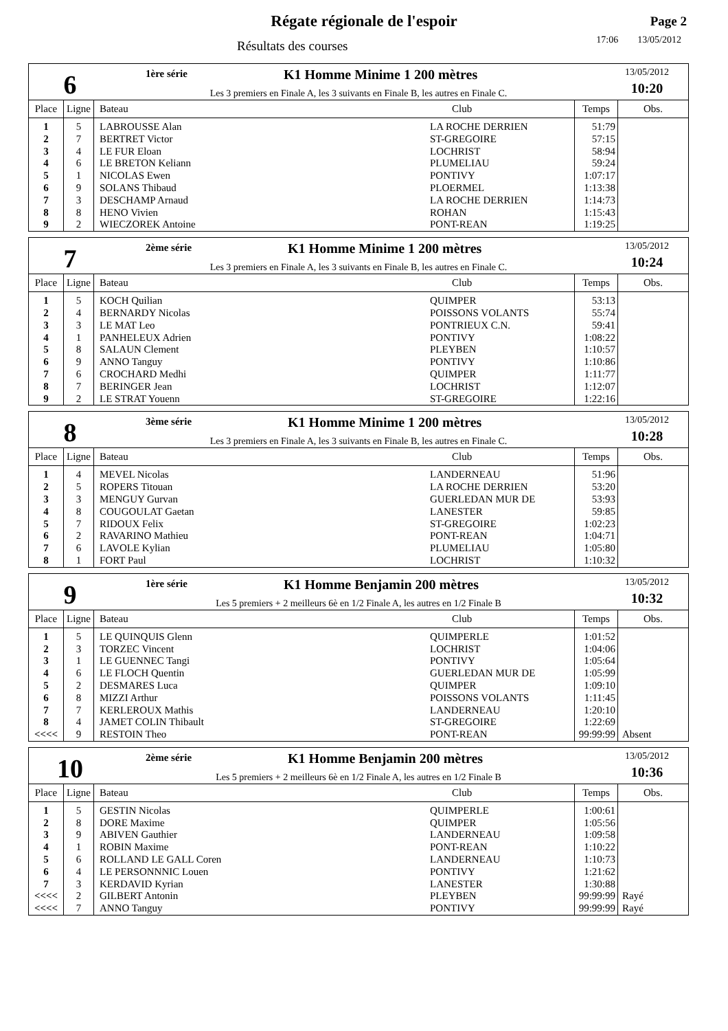Régate régionale de l'espoir
Résultats des courses
Page 2
17:06 13/05/2012
6
1ère série K1 Homme Minime 1 200 mètres
Les 3 premiers en Finale A, les 3 suivants en Finale B, les autres en Finale C.
13/05/2012
10:20
| Place | Ligne | Bateau | Club | Temps | Obs. |
| --- | --- | --- | --- | --- | --- |
| 1 | 5 | LABROUSSE Alan | LA ROCHE DERRIEN | 51:79 | |
| 2 | 7 | BERTRET Victor | ST-GREGOIRE | 57:15 | |
| 3 | 4 | LE FUR Eloan | LOCHRIST | 58:94 | |
| 4 | 6 | LE BRETON Keliann | PLUMELIAU | 59:24 | |
| 5 | 1 | NICOLAS Ewen | PONTIVY | 1:07:17 | |
| 6 | 9 | SOLANS Thibaud | PLOERMEL | 1:13:38 | |
| 7 | 3 | DESCHAMP Arnaud | LA ROCHE DERRIEN | 1:14:73 | |
| 8 | 8 | HENO Vivien | ROHAN | 1:15:43 | |
| 9 | 2 | WIECZOREK Antoine | PONT-REAN | 1:19:25 | |
7
2ème série K1 Homme Minime 1 200 mètres
Les 3 premiers en Finale A, les 3 suivants en Finale B, les autres en Finale C.
13/05/2012
10:24
| Place | Ligne | Bateau | Club | Temps | Obs. |
| --- | --- | --- | --- | --- | --- |
| 1 | 5 | KOCH Quilian | QUIMPER | 53:13 | |
| 2 | 4 | BERNARDY Nicolas | POISSONS VOLANTS | 55:74 | |
| 3 | 3 | LE MAT Leo | PONTRIEUX C.N. | 59:41 | |
| 4 | 1 | PANHELEUX Adrien | PONTIVY | 1:08:22 | |
| 5 | 8 | SALAUN Clement | PLEYBEN | 1:10:57 | |
| 6 | 9 | ANNO Tanguy | PONTIVY | 1:10:86 | |
| 7 | 6 | CROCHARD Medhi | QUIMPER | 1:11:77 | |
| 8 | 7 | BERINGER Jean | LOCHRIST | 1:12:07 | |
| 9 | 2 | LE STRAT Youenn | ST-GREGOIRE | 1:22:16 | |
8
3ème série K1 Homme Minime 1 200 mètres
Les 3 premiers en Finale A, les 3 suivants en Finale B, les autres en Finale C.
13/05/2012
10:28
| Place | Ligne | Bateau | Club | Temps | Obs. |
| --- | --- | --- | --- | --- | --- |
| 1 | 4 | MEVEL Nicolas | LANDERNEAU | 51:96 | |
| 2 | 5 | ROPERS Titouan | LA ROCHE DERRIEN | 53:20 | |
| 3 | 3 | MENGUY Gurvan | GUERLEDAN MUR DE | 53:93 | |
| 4 | 8 | COUGOULAT Gaetan | LANESTER | 59:85 | |
| 5 | 7 | RIDOUX Felix | ST-GREGOIRE | 1:02:23 | |
| 6 | 2 | RAVARINO Mathieu | PONT-REAN | 1:04:71 | |
| 7 | 6 | LAVOLE Kylian | PLUMELIAU | 1:05:80 | |
| 8 | 1 | FORT Paul | LOCHRIST | 1:10:32 | |
9
1ère série K1 Homme Benjamin 200 mètres
Les 5 premiers + 2 meilleurs 6è en 1/2 Finale A, les autres en 1/2 Finale B
13/05/2012
10:32
| Place | Ligne | Bateau | Club | Temps | Obs. |
| --- | --- | --- | --- | --- | --- |
| 1 | 5 | LE QUINQUIS Glenn | QUIMPERLE | 1:01:52 | |
| 2 | 3 | TORZEC Vincent | LOCHRIST | 1:04:06 | |
| 3 | 1 | LE GUENNEC Tangi | PONTIVY | 1:05:64 | |
| 4 | 6 | LE FLOCH Quentin | GUERLEDAN MUR DE | 1:05:99 | |
| 5 | 2 | DESMARES Luca | QUIMPER | 1:09:10 | |
| 6 | 8 | MIZZI Arthur | POISSONS VOLANTS | 1:11:45 | |
| 7 | 7 | KERLEROUX Mathis | LANDERNEAU | 1:20:10 | |
| 8 | 4 | JAMET COLIN Thibault | ST-GREGOIRE | 1:22:69 | |
| <<<< | 9 | RESTOIN Theo | PONT-REAN | 99:99:99 | Absent |
10
2ème série K1 Homme Benjamin 200 mètres
Les 5 premiers + 2 meilleurs 6è en 1/2 Finale A, les autres en 1/2 Finale B
13/05/2012
10:36
| Place | Ligne | Bateau | Club | Temps | Obs. |
| --- | --- | --- | --- | --- | --- |
| 1 | 5 | GESTIN Nicolas | QUIMPERLE | 1:00:61 | |
| 2 | 8 | DORE Maxime | QUIMPER | 1:05:56 | |
| 3 | 9 | ABIVEN Gauthier | LANDERNEAU | 1:09:58 | |
| 4 | 1 | ROBIN Maxime | PONT-REAN | 1:10:22 | |
| 5 | 6 | ROLLAND LE GALL Coren | LANDERNEAU | 1:10:73 | |
| 6 | 4 | LE PERSONNNIC Louen | PONTIVY | 1:21:62 | |
| 7 | 3 | KERDAVID Kyrian | LANESTER | 1:30:88 | |
| <<<< | 2 | GILBERT Antonin | PLEYBEN | 99:99:99 | Rayé |
| <<<< | 7 | ANNO Tanguy | PONTIVY | 99:99:99 | Rayé |